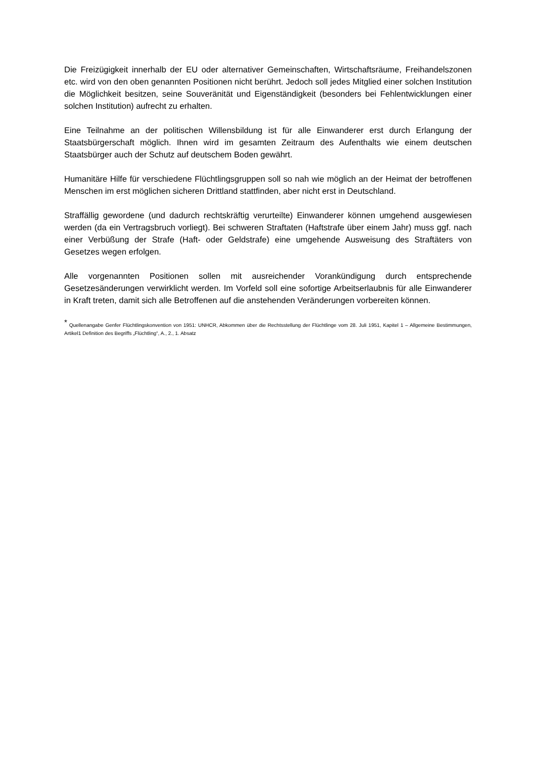Die Freizügigkeit innerhalb der EU oder alternativer Gemeinschaften, Wirtschaftsräume, Freihandelszonen etc. wird von den oben genannten Positionen nicht berührt. Jedoch soll jedes Mitglied einer solchen Institution die Möglichkeit besitzen, seine Souveränität und Eigenständigkeit (besonders bei Fehlentwicklungen einer solchen Institution) aufrecht zu erhalten.
Eine Teilnahme an der politischen Willensbildung ist für alle Einwanderer erst durch Erlangung der Staatsbürgerschaft möglich. Ihnen wird im gesamten Zeitraum des Aufenthalts wie einem deutschen Staatsbürger auch der Schutz auf deutschem Boden gewährt.
Humanitäre Hilfe für verschiedene Flüchtlingsgruppen soll so nah wie möglich an der Heimat der betroffenen Menschen im erst möglichen sicheren Drittland stattfinden, aber nicht erst in Deutschland.
Straffällig gewordene (und dadurch rechtskräftig verurteilte) Einwanderer können umgehend ausgewiesen werden (da ein Vertragsbruch vorliegt). Bei schweren Straftaten (Haftstrafe über einem Jahr) muss ggf. nach einer Verbüßung der Strafe (Haft- oder Geldstrafe) eine umgehende Ausweisung des Straftäters von Gesetzes wegen erfolgen.
Alle vorgenannten Positionen sollen mit ausreichender Vorankündigung durch entsprechende Gesetzesänderungen verwirklicht werden. Im Vorfeld soll eine sofortige Arbeitserlaubnis für alle Einwanderer in Kraft treten, damit sich alle Betroffenen auf die anstehenden Veränderungen vorbereiten können.
<sup>*</sup> Quellenangabe Genfer Flüchtlingskonvention von 1951: UNHCR, Abkommen über die Rechtsstellung der Flüchtlinge vom 28. Juli 1951, Kapitel 1 – Allgemeine Bestimmungen, Artikel1 Definition des Begriffs „Flüchtling“, A., 2., 1. Absatz